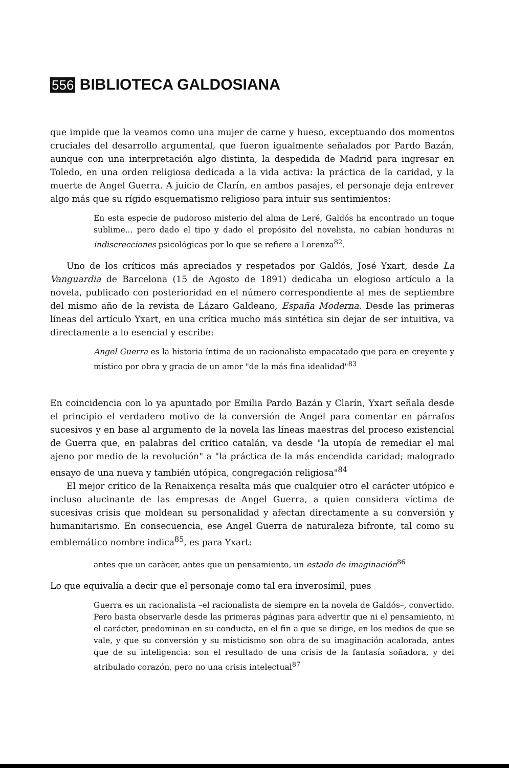556 BIBLIOTECA GALDOSIANA
que impide que la veamos como una mujer de carne y hueso, exceptuando dos momentos cruciales del desarrollo argumental, que fueron igualmente señalados por Pardo Bazán, aunque con una interpretación algo distinta, la despedida de Madrid para ingresar en Toledo, en una orden religiosa dedicada a la vida activa: la práctica de la caridad, y la muerte de Angel Guerra. A juicio de Clarín, en ambos pasajes, el personaje deja entrever algo más que su rígido esquematismo religioso para intuir sus sentimientos:
En esta especie de pudoroso misterio del alma de Leré, Galdós ha encontrado un toque sublime... pero dado el tipo y dado el propósito del novelista, no cabían honduras ni indiscrecciones psicológicas por lo que se refiere a Lorenza<sup>82</sup>.
Uno de los críticos más apreciados y respetados por Galdós, José Yxart, desde La Vanguardia de Barcelona (15 de Agosto de 1891) dedicaba un elogioso artículo a la novela, publicado con posterioridad en el número correspondiente al mes de septiembre del mismo año de la revista de Lázaro Galdeano, España Moderna. Desde las primeras líneas del artículo Yxart, en una crítica mucho más sintética sin dejar de ser intuitiva, va directamente a lo esencial y escribe:
Angel Guerra es la historia íntima de un racionalista empacatado que para en creyente y místico por obra y gracia de un amor "de la más fina idealidad"<sup>83</sup>
En coincidencia con lo ya apuntado por Emilia Pardo Bazán y Clarín, Yxart señala desde el principio el verdadero motivo de la conversión de Angel para comentar en párrafos sucesivos y en base al argumento de la novela las líneas maestras del proceso existencial de Guerra que, en palabras del crítico catalán, va desde "la utopía de remediar el mal ajeno por medio de la revolución" a "la práctica de la más encendida caridad; malogrado ensayo de una nueva y también utópica, congregación religiosa"<sup>84</sup>
El mejor crítico de la Renaixença resalta más que cualquier otro el carácter utópico e incluso alucinante de las empresas de Angel Guerra, a quien considera víctima de sucesivas crisis que moldean su personalidad y afectan directamente a su conversión y humanitarismo. En consecuencia, ese Angel Guerra de naturaleza bifronte, tal como su emblemático nombre indica<sup>85</sup>, es para Yxart:
antes que un caràcer, antes que un pensamiento, un estado de imaginación<sup>86</sup>
Lo que equivalía a decir que el personaje como tal era inverosímil, pues
Guerra es un racionalista –el racionalista de siempre en la novela de Galdós–, convertido. Pero basta observarle desde las primeras páginas para advertir que ni el pensamiento, ni el carácter, predominan en su conducta, en el fin a que se dirige, en los medios de que se vale, y que su conversión y su misticismo son obra de su imaginación acalorada, antes que de su inteligencia: son el resultado de una crisis de la fantasía soñadora, y del atribulado corazón, pero no una crisis intelectual<sup>87</sup>